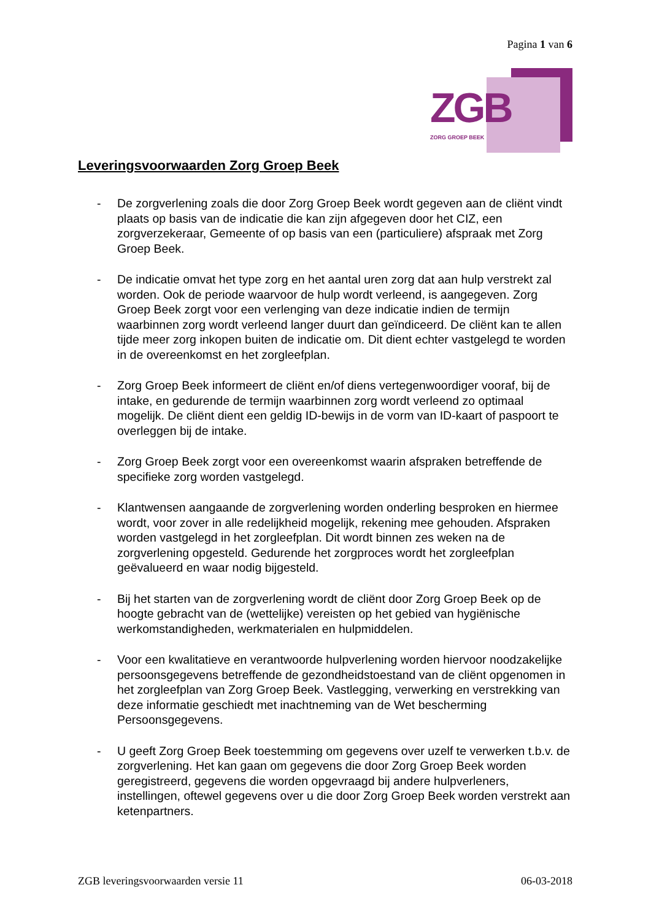Pagina 1 van 6
ZGB
ZORG GROEP BEEK
Leveringsvoorwaarden Zorg Groep Beek
- De zorgverlening zoals die door Zorg Groep Beek wordt gegeven aan de cliënt vindt plaats op basis van de indicatie die kan zijn afgegeven door het CIZ, een zorgverzekeraar, Gemeente of op basis van een (particuliere) afspraak met Zorg Groep Beek.
- De indicatie omvat het type zorg en het aantal uren zorg dat aan hulp verstrekt zal worden. Ook de periode waarvoor de hulp wordt verleend, is aangegeven. Zorg Groep Beek zorgt voor een verlenging van deze indicatie indien de termijn waarbinnen zorg wordt verleend langer duurt dan geïndiceerd. De cliënt kan te allen tijde meer zorg inkopen buiten de indicatie om. Dit dient echter vastgelegd te worden in de overeenkomst en het zorgleefplan.
- Zorg Groep Beek informeert de cliënt en/of diens vertegenwoordiger vooraf, bij de intake, en gedurende de termijn waarbinnen zorg wordt verleend zo optimaal mogelijk. De cliënt dient een geldig ID-bewijs in de vorm van ID-kaart of paspoort te overleggen bij de intake.
- Zorg Groep Beek zorgt voor een overeenkomst waarin afspraken betreffende de specifieke zorg worden vastgelegd.
- Klantwensen aangaande de zorgverlening worden onderling besproken en hiermee wordt, voor zover in alle redelijkheid mogelijk, rekening mee gehouden. Afspraken worden vastgelegd in het zorgleefplan. Dit wordt binnen zes weken na de zorgverlening opgesteld. Gedurende het zorgproces wordt het zorgleefplan geëvalueerd en waar nodig bijgesteld.
- Bij het starten van de zorgverlening wordt de cliënt door Zorg Groep Beek op de hoogte gebracht van de (wettelijke) vereisten op het gebied van hygiënische werkomstandigheden, werkmaterialen en hulpmiddelen.
- Voor een kwalitatieve en verantwoorde hulpverlening worden hiervoor noodzakelijke persoonsgegevens betreffende de gezondheidstoestand van de cliënt opgenomen in het zorgleefplan van Zorg Groep Beek. Vastlegging, verwerking en verstrekking van deze informatie geschiedt met inachtneming van de Wet bescherming Persoonsgegevens.
- U geeft Zorg Groep Beek toestemming om gegevens over uzelf te verwerken t.b.v. de zorgverlening. Het kan gaan om gegevens die door Zorg Groep Beek worden geregistreerd, gegevens die worden opgevraagd bij andere hulpverleners, instellingen, oftewel gegevens over u die door Zorg Groep Beek worden verstrekt aan ketenpartners.
ZGB leveringsvoorwaarden versie 11 06-03-2018